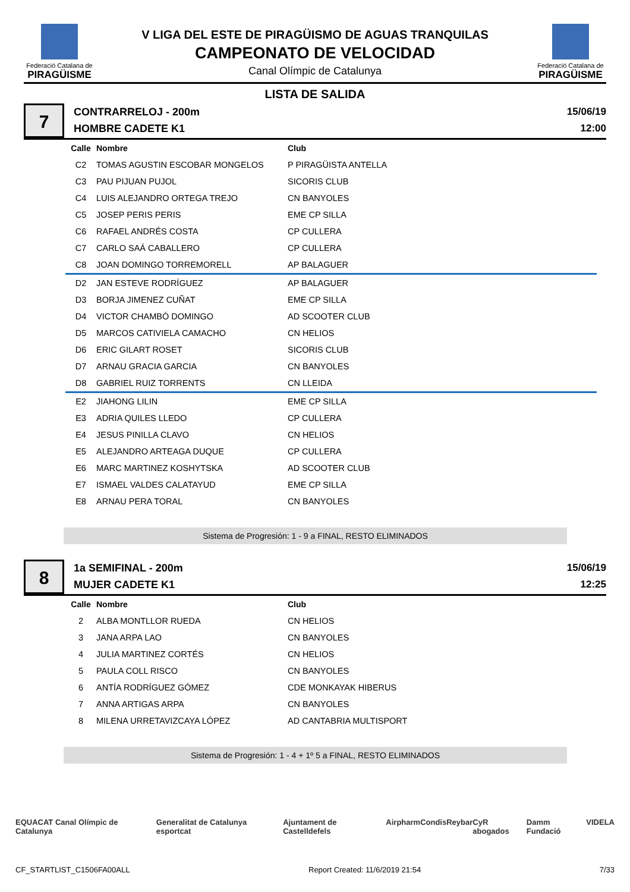Federació Catalana de
PIRAGÜISME
V LIGA DEL ESTE DE PIRAGÜISMO DE AGUAS TRANQUILAS
CAMPEONATO DE VELOCIDAD
Canal Olímpic de Catalunya
Federació Catalana de
PIRAGÜISME
LISTA DE SALIDA
7
CONTRARRELOJ - 200m
HOMBRE CADETE K1
15/06/19
12:00
| Calle | Nombre | Club |
| --- | --- | --- |
| C2 | TOMAS AGUSTIN ESCOBAR MONGELOS | P PIRAGÜISTA ANTELLA |
| C3 | PAU PIJUAN PUJOL | SICORIS CLUB |
| C4 | LUIS ALEJANDRO ORTEGA TREJO | CN BANYOLES |
| C5 | JOSEP PERIS PERIS | EME CP SILLA |
| C6 | RAFAEL ANDRÉS COSTA | CP CULLERA |
| C7 | CARLO SAÁ CABALLERO | CP CULLERA |
| C8 | JOAN DOMINGO TORREMORELL | AP BALAGUER |
| D2 | JAN ESTEVE RODRÍGUEZ | AP BALAGUER |
| D3 | BORJA JIMENEZ CUÑAT | EME CP SILLA |
| D4 | VICTOR CHAMBÓ DOMINGO | AD SCOOTER CLUB |
| D5 | MARCOS CATIVIELA CAMACHO | CN HELIOS |
| D6 | ERIC GILART ROSET | SICORIS CLUB |
| D7 | ARNAU GRACIA GARCIA | CN BANYOLES |
| D8 | GABRIEL RUIZ TORRENTS | CN LLEIDA |
| E2 | JIAHONG LILIN | EME CP SILLA |
| E3 | ADRIA QUILES LLEDO | CP CULLERA |
| E4 | JESUS PINILLA CLAVO | CN HELIOS |
| E5 | ALEJANDRO ARTEAGA DUQUE | CP CULLERA |
| E6 | MARC MARTINEZ KOSHYTSKA | AD SCOOTER CLUB |
| E7 | ISMAEL VALDES CALATAYUD | EME CP SILLA |
| E8 | ARNAU PERA TORAL | CN BANYOLES |
Sistema de Progresión: 1 - 9 a FINAL, RESTO ELIMINADOS
8
1a SEMIFINAL - 200m
MUJER CADETE K1
15/06/19
12:25
| Calle | Nombre | Club |
| --- | --- | --- |
| 2 | ALBA MONTLLOR RUEDA | CN HELIOS |
| 3 | JANA ARPA LAO | CN BANYOLES |
| 4 | JULIA MARTINEZ CORTÉS | CN HELIOS |
| 5 | PAULA COLL RISCO | CN BANYOLES |
| 6 | ANTÍA RODRÍGUEZ GÓMEZ | CDE MONKAYAK HIBERUS |
| 7 | ANNA ARTIGAS ARPA | CN BANYOLES |
| 8 | MILENA URRETAVIZCAYA LÓPEZ | AD CANTABRIA MULTISPORT |
Sistema de Progresión: 1 - 4 + 1º 5 a FINAL, RESTO ELIMINADOS
EQUACAT Canal Olímpic de Catalunya Generalitat de Catalunya esportcat Ajuntament de Castelldefels Airpharm Condis Reybar CyR abogados Damm Fundació VIDELA
CF_STARTLIST_C1506FA00ALL Report Created: 11/6/2019 21:54 7/33